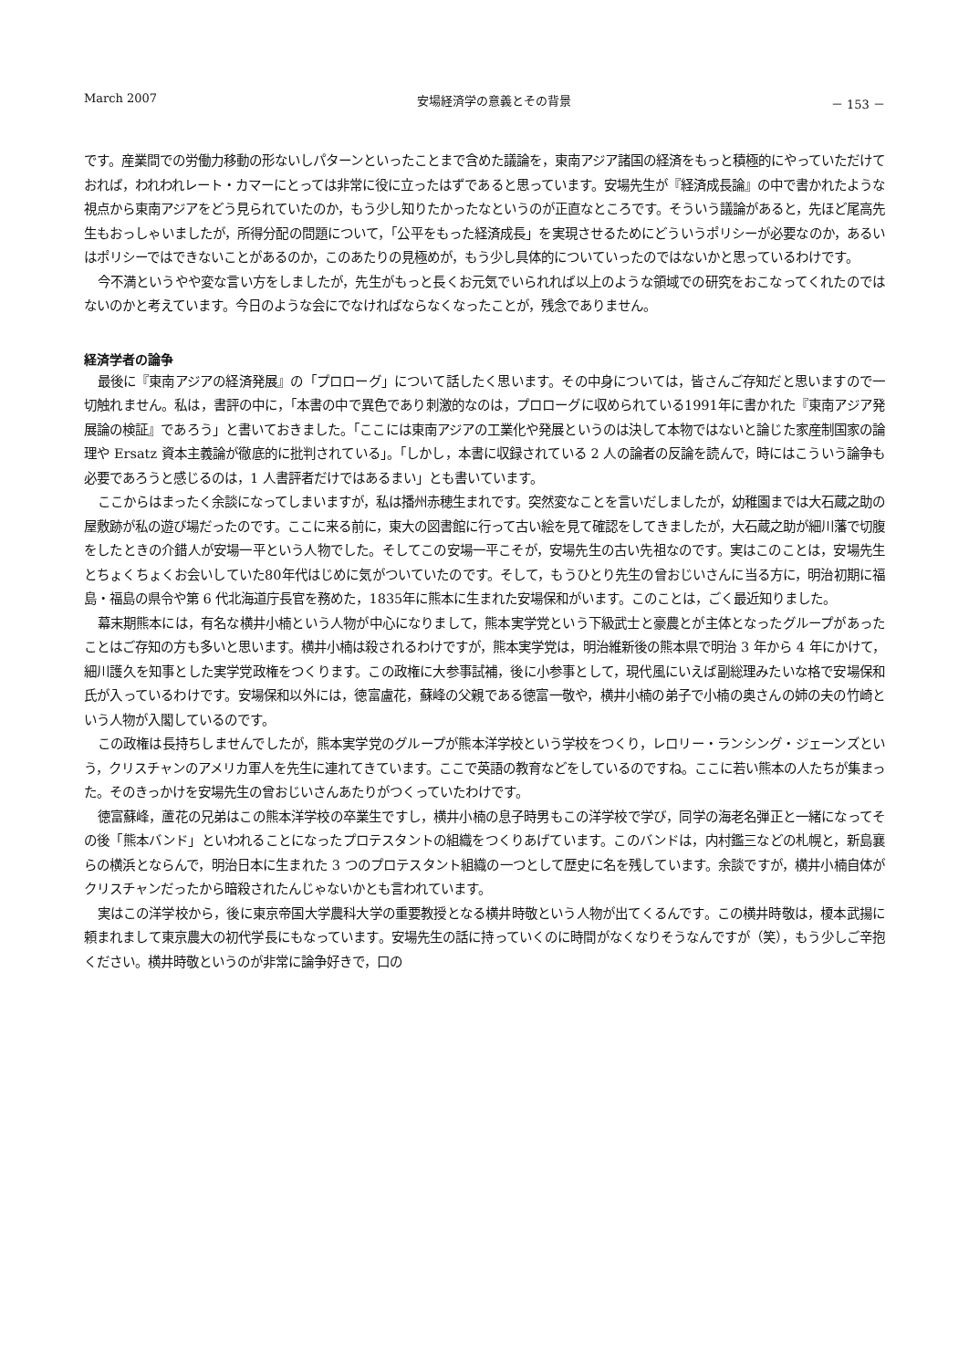March 2007 安場経済学の意義とその背景 － 153 －
です。産業間での労働力移動の形ないしパターンといったことまで含めた議論を，東南アジア諸国の経済をもっと積極的にやっていただけておれば，われわれレート・カマーにとっては非常に役に立ったはずであると思っています。安場先生が『経済成長論』の中で書かれたような視点から東南アジアをどう見られていたのか，もう少し知りたかったなというのが正直なところです。そういう議論があると，先ほど尾高先生もおっしゃいましたが，所得分配の問題について，「公平をもった経済成長」を実現させるためにどういうポリシーが必要なのか，あるいはポリシーではできないことがあるのか，このあたりの見極めが，もう少し具体的についていったのではないかと思っているわけです。
今不満というやや変な言い方をしましたが，先生がもっと長くお元気でいられれば以上のような領域での研究をおこなってくれたのではないのかと考えています。今日のような会にでなければならなくなったことが，残念でありません。
経済学者の論争
最後に『東南アジアの経済発展』の「プロローグ」について話したく思います。その中身については，皆さんご存知だと思いますので一切触れません。私は，書評の中に，「本書の中で異色であり刺激的なのは，プロローグに収められている1991年に書かれた『東南アジア発展論の検証』であろう」と書いておきました。「ここには東南アジアの工業化や発展というのは決して本物ではないと論じた家産制国家の論理や Ersatz 資本主義論が徹底的に批判されている」。「しかし，本書に収録されている 2 人の論者の反論を読んで，時にはこういう論争も必要であろうと感じるのは，1 人書評者だけではあるまい」とも書いています。
ここからはまったく余談になってしまいますが，私は播州赤穂生まれです。突然変なことを言いだしましたが，幼稚園までは大石蔵之助の屋敷跡が私の遊び場だったのです。ここに来る前に，東大の図書館に行って古い絵を見て確認をしてきましたが，大石蔵之助が細川藩で切腹をしたときの介錯人が安場一平という人物でした。そしてこの安場一平こそが，安場先生の古い先祖なのです。実はこのことは，安場先生とちょくちょくお会いしていた80年代はじめに気がついていたのです。そして，もうひとり先生の曾おじいさんに当る方に，明治初期に福島・福島の県令や第 6 代北海道庁長官を務めた，1835年に熊本に生まれた安場保和がいます。このことは，ごく最近知りました。
幕末期熊本には，有名な横井小楠という人物が中心になりまして，熊本実学党という下級武士と豪農とが主体となったグループがあったことはご存知の方も多いと思います。横井小楠は殺されるわけですが，熊本実学党は，明治維新後の熊本県で明治 3 年から 4 年にかけて，細川護久を知事とした実学党政権をつくります。この政権に大参事試補，後に小参事として，現代風にいえば副総理みたいな格で安場保和氏が入っているわけです。安場保和以外には，徳富盧花，蘇峰の父親である徳富一敬や，横井小楠の弟子で小楠の奥さんの姉の夫の竹崎という人物が入閣しているのです。
この政権は長持ちしませんでしたが，熊本実学党のグループが熊本洋学校という学校をつくり，レロリー・ランシング・ジェーンズという，クリスチャンのアメリカ軍人を先生に連れてきています。ここで英語の教育などをしているのですね。ここに若い熊本の人たちが集まった。そのきっかけを安場先生の曾おじいさんあたりがつくっていたわけです。
徳富蘇峰，蘆花の兄弟はこの熊本洋学校の卒業生ですし，横井小楠の息子時男もこの洋学校で学び，同学の海老名弾正と一緒になってその後「熊本バンド」といわれることになったプロテスタントの組織をつくりあげています。このバンドは，内村鑑三などの札幌と，新島襄らの横浜とならんで，明治日本に生まれた 3 つのプロテスタント組織の一つとして歴史に名を残しています。余談ですが，横井小楠自体がクリスチャンだったから暗殺されたんじゃないかとも言われています。
実はこの洋学校から，後に東京帝国大学農科大学の重要教授となる横井時敬という人物が出てくるんです。この横井時敬は，榎本武揚に頼まれまして東京農大の初代学長にもなっています。安場先生の話に持っていくのに時間がなくなりそうなんですが（笑），もう少しご辛抱ください。横井時敬というのが非常に論争好きで，口の